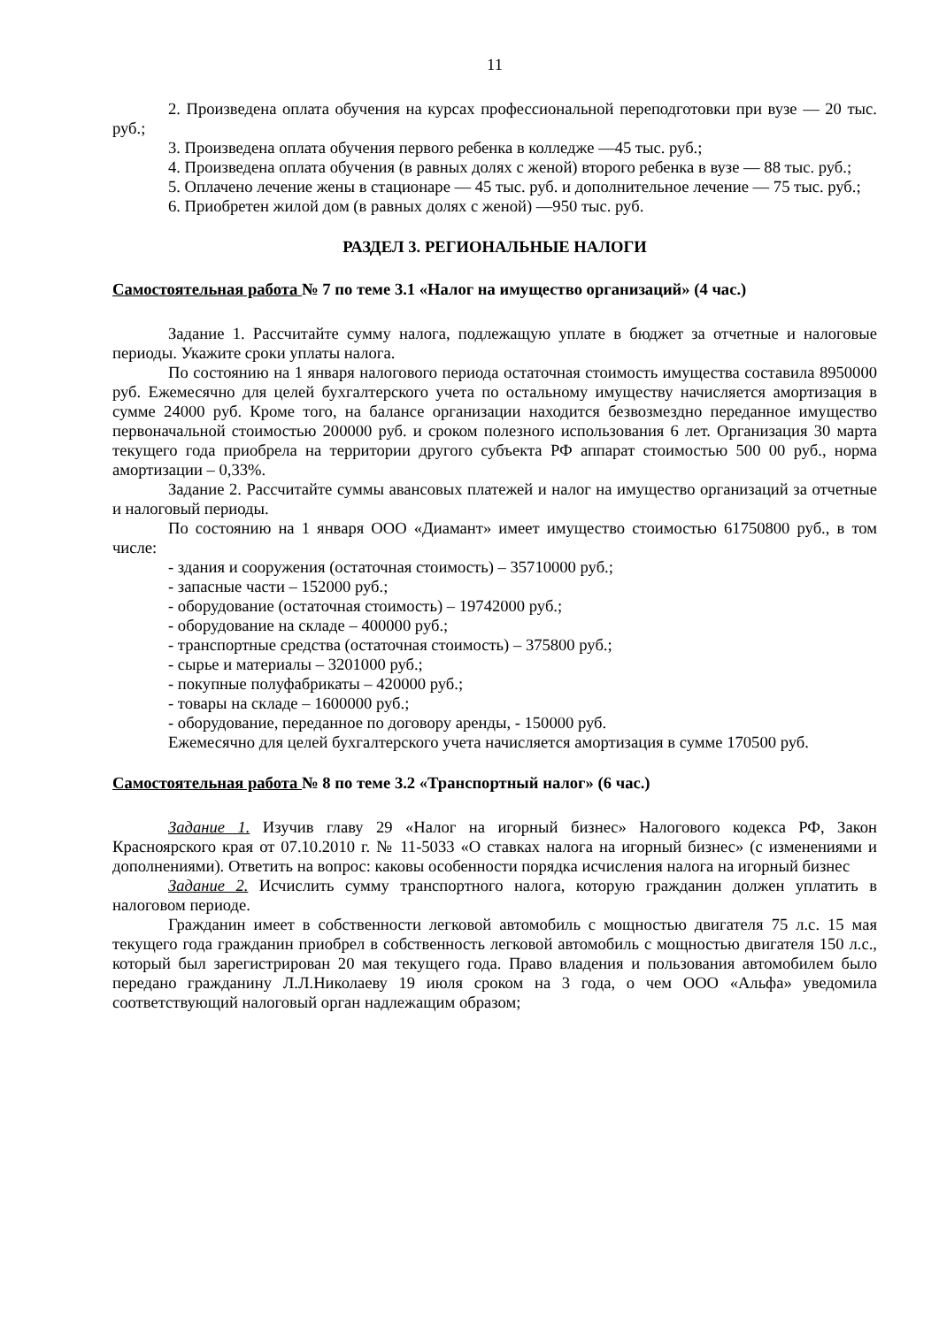11
2. Произведена оплата обучения на курсах профессиональной переподготовки при вузе — 20 тыс. руб.;
3. Произведена оплата обучения первого ребенка в колледже —45 тыс. руб.;
4. Произведена оплата обучения (в равных долях с женой) второго ребенка в вузе — 88 тыс. руб.;
5. Оплачено лечение жены в стационаре — 45 тыс. руб. и дополнительное лечение — 75 тыс. руб.;
6. Приобретен жилой дом (в равных долях с женой) —950 тыс. руб.
РАЗДЕЛ 3. РЕГИОНАЛЬНЫЕ НАЛОГИ
Самостоятельная работа № 7 по теме 3.1 «Налог на имущество организаций» (4 час.)
Задание 1. Рассчитайте сумму налога, подлежащую уплате в бюджет за отчетные и налоговые периоды. Укажите сроки уплаты налога.
По состоянию на 1 января налогового периода остаточная стоимость имущества составила 8950000 руб. Ежемесячно для целей бухгалтерского учета по остальному имуществу начисляется амортизация в сумме 24000 руб. Кроме того, на балансе организации находится безвозмездно переданное имущество первоначальной стоимостью 200000 руб. и сроком полезного использования 6 лет. Организация 30 марта текущего года приобрела на территории другого субъекта РФ аппарат стоимостью 500 00 руб., норма амортизации – 0,33%.
Задание 2. Рассчитайте суммы авансовых платежей и налог на имущество организаций за отчетные и налоговый периоды.
По состоянию на 1 января ООО «Диамант» имеет имущество стоимостью 61750800 руб., в том числе:
- здания и сооружения (остаточная стоимость) – 35710000 руб.;
- запасные части – 152000 руб.;
- оборудование (остаточная стоимость) – 19742000 руб.;
- оборудование на складе – 400000 руб.;
- транспортные средства (остаточная стоимость) – 375800 руб.;
- сырье и материалы – 3201000 руб.;
- покупные полуфабрикаты – 420000 руб.;
- товары на складе – 1600000 руб.;
- оборудование, переданное по договору аренды, - 150000 руб.
Ежемесячно для целей бухгалтерского учета начисляется амортизация в сумме 170500 руб.
Самостоятельная работа № 8 по теме 3.2 «Транспортный налог» (6 час.)
Задание 1. Изучив главу 29 «Налог на игорный бизнес» Налогового кодекса РФ, Закон Красноярского края от 07.10.2010 г. № 11-5033 «О ставках налога на игорный бизнес» (с изменениями и дополнениями). Ответить на вопрос: каковы особенности порядка исчисления налога на игорный бизнес
Задание 2. Исчислить сумму транспортного налога, которую гражданин должен уплатить в налоговом периоде.
Гражданин имеет в собственности легковой автомобиль с мощностью двигателя 75 л.с. 15 мая текущего года гражданин приобрел в собственность легковой автомобиль с мощностью двигателя 150 л.с., который был зарегистрирован 20 мая текущего года. Право владения и пользования автомобилем было передано гражданину Л.Л.Николаеву 19 июля сроком на 3 года, о чем ООО «Альфа» уведомила соответствующий налоговый орган надлежащим образом;